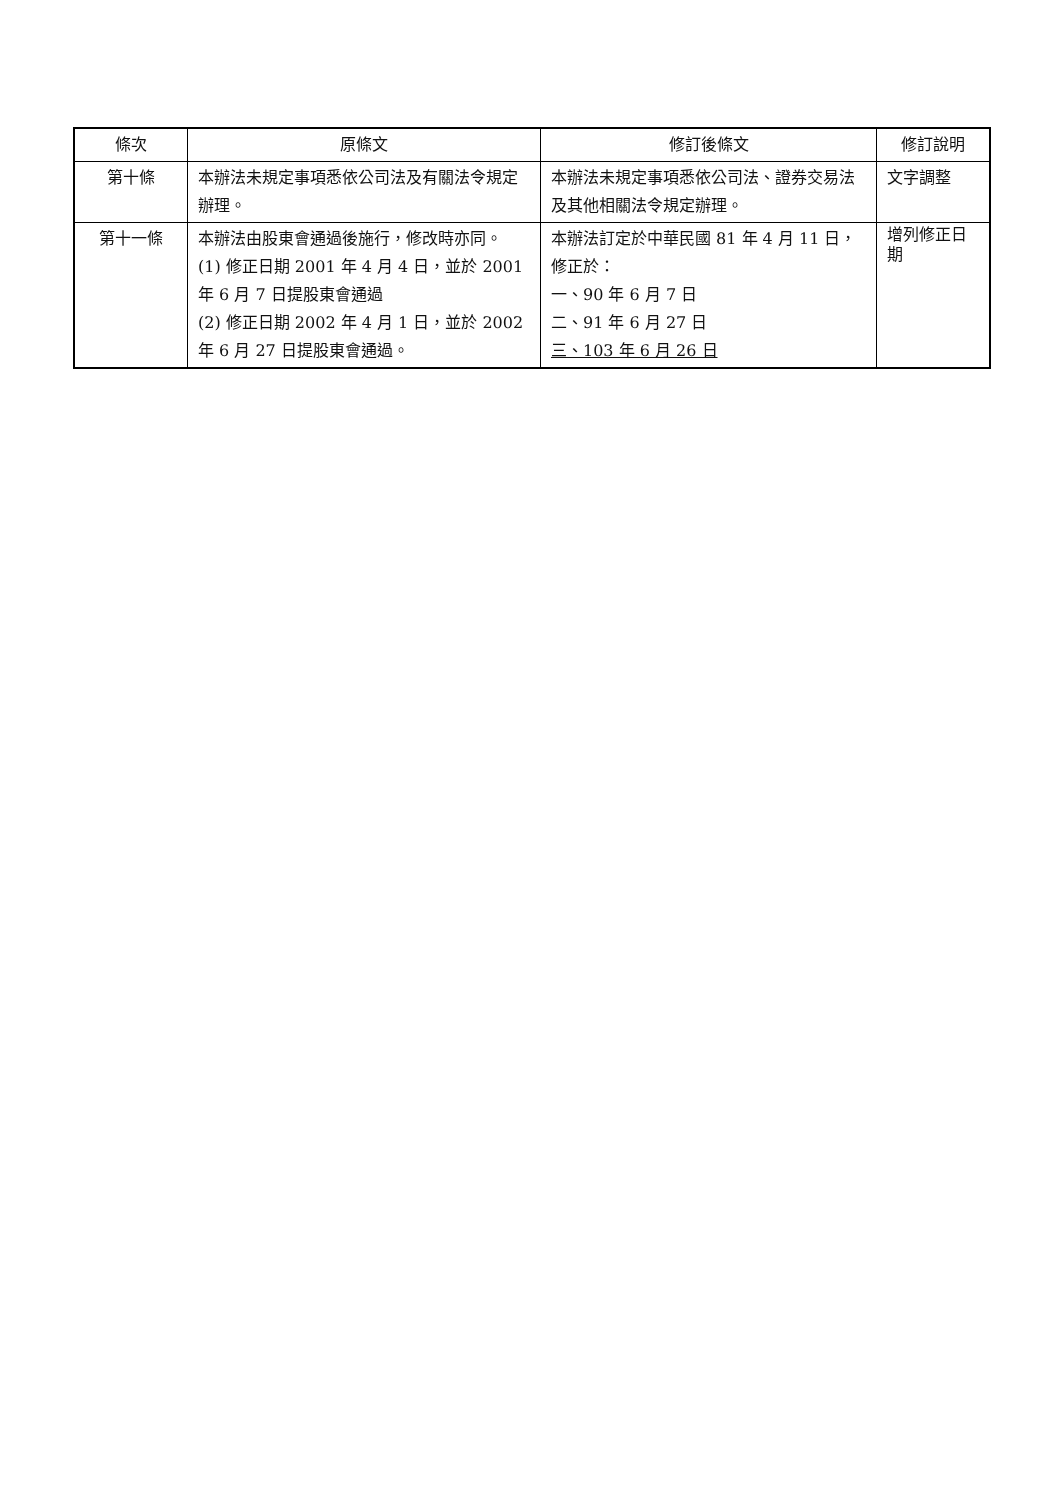| 條次 | 原條文 | 修訂後條文 | 修訂說明 |
| --- | --- | --- | --- |
| 第十條 | 本辦法未規定事項悉依公司法及有關法令規定辦理。 | 本辦法未規定事項悉依公司法、證券交易法及其他相關法令規定辦理。 | 文字調整 |
| 第十一條 | 本辦法由股東會通過後施行，修改時亦同。 (1) 修正日期 2001 年 4 月 4 日，並於 2001 年 6 月 7 日提股東會通過 (2) 修正日期 2002 年 4 月 1 日，並於 2002 年 6 月 27 日提股東會通過。 | 本辦法訂定於中華民國 81 年 4 月 11 日，修正於： 一、90 年 6 月 7 日 二、91 年 6 月 27 日 三、103 年 6 月 26 日 | 增列修正日期 |